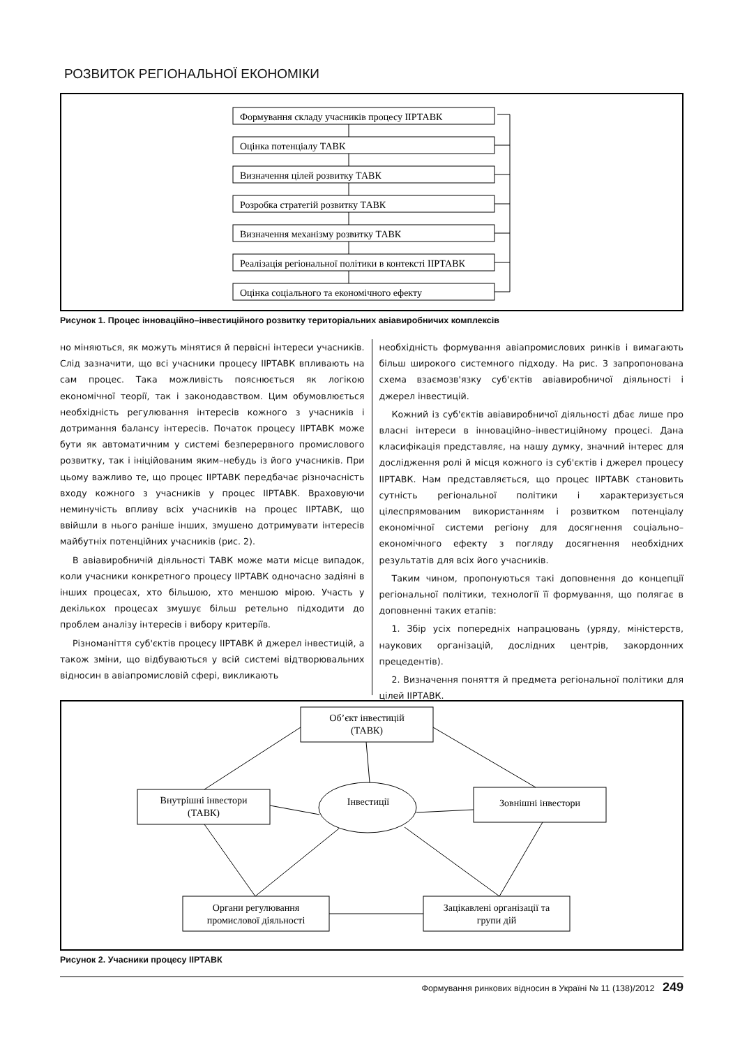РОЗВИТОК РЕГІОНАЛЬНОЇ ЕКОНОМІКИ
Формування складу учасників процесу ІІРТАВК
Оцінка потенціалу ТАВК
Визначення цілей розвитку ТАВК
Розробка стратегій розвитку ТАВК
Визначення механізму розвитку ТАВК
Реалізація регіональної політики в контексті ІІРТАВК
Оцінка соціального та економічного ефекту
Рисунок 1. Процес інноваційно–інвестиційного розвитку територіальних авіавиробничих комплексів
но міняються, як можуть мінятися й первісні інтереси учасників. Слід зазначити, що всі учасники процесу ІІРТАВК впливають на сам процес. Така можливість пояснюється як логікою економічної теорії, так і законодавством. Цим обумовлюється необхідність регулювання інтересів кожного з учасників і дотримання балансу інтересів. Початок процесу ІІРТАВК може бути як автоматичним у системі безперервного промислового розвитку, так і ініційованим яким–небудь із його учасників. При цьому важливо те, що процес ІІРТАВК передбачає різночасність входу кожного з учасників у процес ІІРТАВК. Враховуючи неминучість впливу всіх учасників на процес ІІРТАВК, що ввійшли в нього раніше інших, змушено дотримувати інтересів майбутніх потенційних учасників (рис. 2).
В авіавиробничій діяльності ТАВК може мати місце випадок, коли учасники конкретного процесу ІІРТАВК одночасно задіяні в інших процесах, хто більшою, хто меншою мірою. Участь у декількох процесах змушує більш ретельно підходити до проблем аналізу інтересів і вибору критеріїв.
Різноманіття суб'єктів процесу ІІРТАВК й джерел інвестицій, а також зміни, що відбуваються у всій системі відтворювальних відносин в авіапромисловій сфері, викликають
необхідність формування авіапромислових ринків і вимагають більш широкого системного підходу. На рис. 3 запропонована схема взаємозв'язку суб'єктів авіавиробничої діяльності і джерел інвестицій.
Кожний із суб'єктів авіавиробничої діяльності дбає лише про власні інтереси в інноваційно–інвестиційному процесі. Дана класифікація представляє, на нашу думку, значний інтерес для дослідження ролі й місця кожного із суб'єктів і джерел процесу ІІРТАВК. Нам представляється, що процес ІІРТАВК становить сутність регіональної політики і характеризується цілеспрямованим використанням і розвитком потенціалу економічної системи регіону для досягнення соціально–економічного ефекту з погляду досягнення необхідних результатів для всіх його учасників.
Таким чином, пропонуються такі доповнення до концепції регіональної політики, технології її формування, що полягає в доповненні таких етапів:
1. Збір усіх попередніх напрацювань (уряду, міністерств, наукових організацій, дослідних центрів, закордонних прецедентів).
2. Визначення поняття й предмета регіональної політики для цілей ІІРТАВК.
Об’єкт інвестицій
(ТАВК)
Внутрішні інвестори
(ТАВК)
Інвестиції
Зовнішні інвестори
Органи регулювання
промислової діяльності
Зацікавлені організації та
групи дій
Рисунок 2. Учасники процесу ІІРТАВК
Формування ринкових відносин в Україні № 11 (138)/2012 249